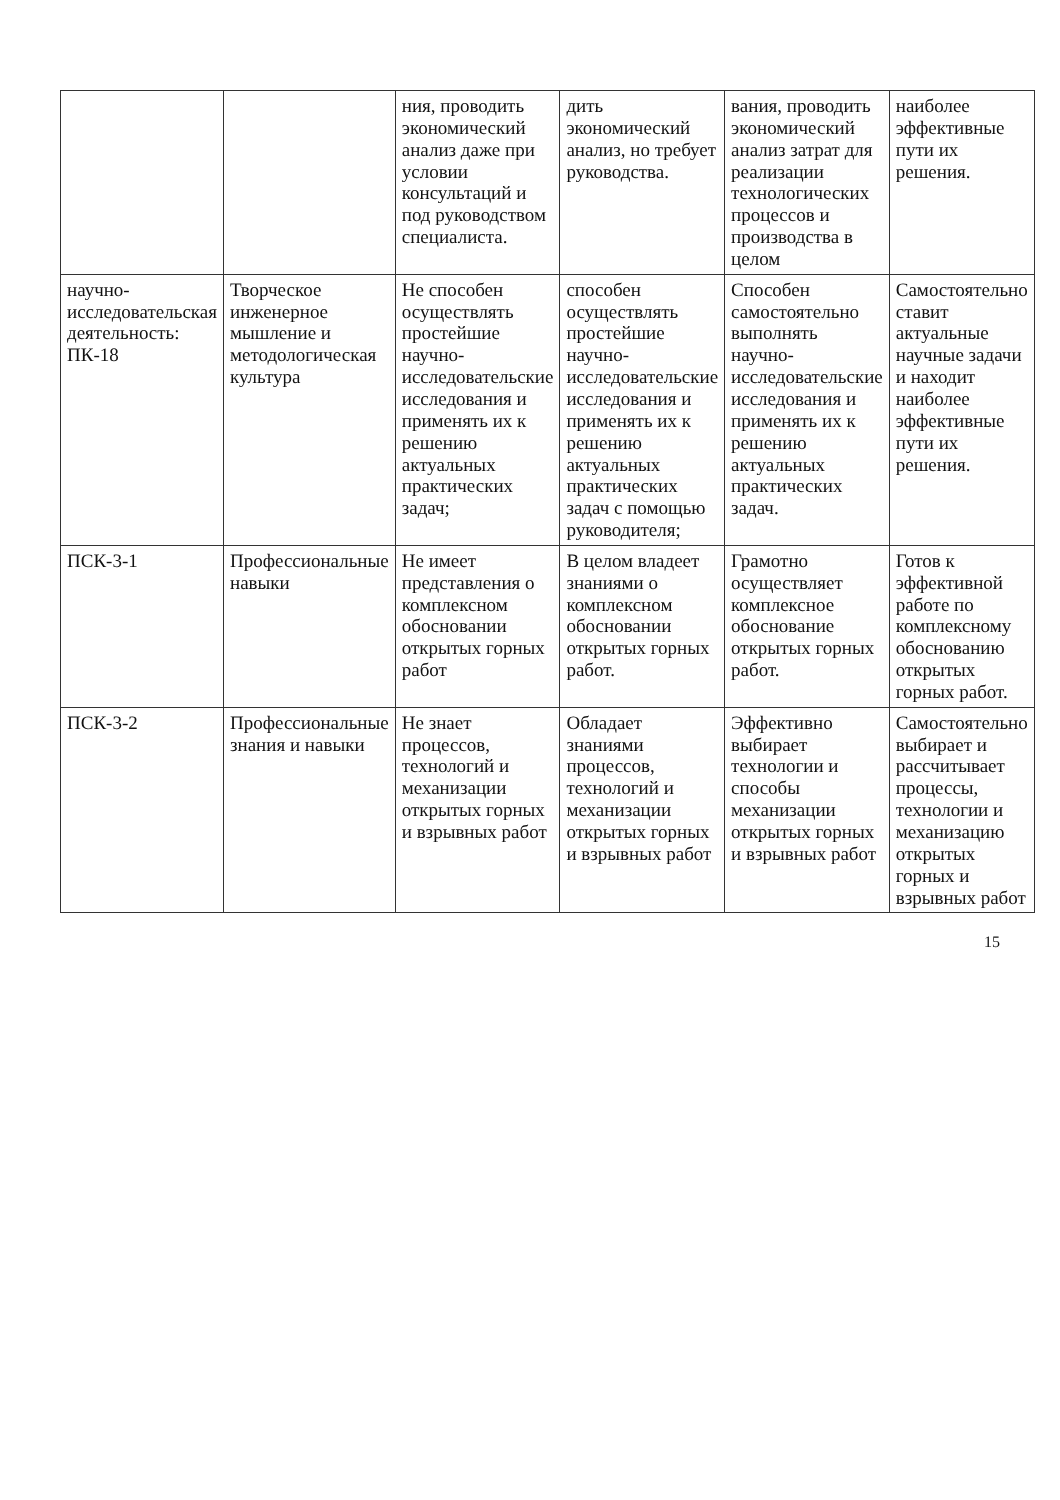| | | ния, проводить экономический анализ даже при условии консультаций и под руководством специалиста. | дить экономический анализ, но требует руководства. | вания, проводить экономический анализ затрат для реализации технологических процессов и производства в целом | наиболее эффективные пути их решения. |
| научно-исследовательская деятельность: ПК-18 | Творческое инженерное мышление и методологическая культура | Не способен осуществлять простейшие научно-исследовательские исследования и применять их к решению актуальных практических задач; | способен осуществлять простейшие научно-исследовательские исследования и применять их к решению актуальных практических задач с помощью руководителя; | Способен самостоятельно выполнять научно-исследовательские исследования и применять их к решению актуальных практических задач. | Самостоятельно ставит актуальные научные задачи и находит наиболее эффективные пути их решения. |
| ПСК-3-1 | Профессиональные навыки | Не имеет представления о комплексном обосновании открытых горных работ | В целом владеет знаниями о комплексном обосновании открытых горных работ. | Грамотно осуществляет комплексное обоснование открытых горных работ. | Готов к эффективной работе по комплексному обоснованию открытых горных работ. |
| ПСК-3-2 | Профессиональные знания и навыки | Не знает процессов, технологий и механизации открытых горных и взрывных работ | Обладает знаниями процессов, технологий и механизации открытых горных и взрывных работ | Эффективно выбирает технологии и способы механизации открытых горных и взрывных работ | Самостоятельно выбирает и рассчитывает процессы, технологии и механизацию открытых горных и взрывных работ |
15